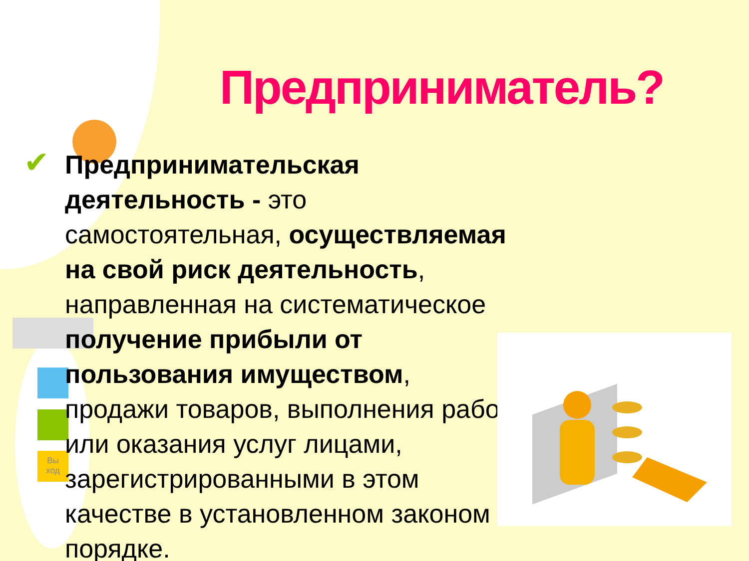Вы
ход
Предприниматель?
✔
Предпринимательская деятельность - это самостоятельная, осуществляемая на свой риск деятельность, направленная на систематическое получение прибыли от пользования имуществом, продажи товаров, выполнения работ или оказания услуг лицами, зарегистрированными в этом качестве в установленном законом порядке.